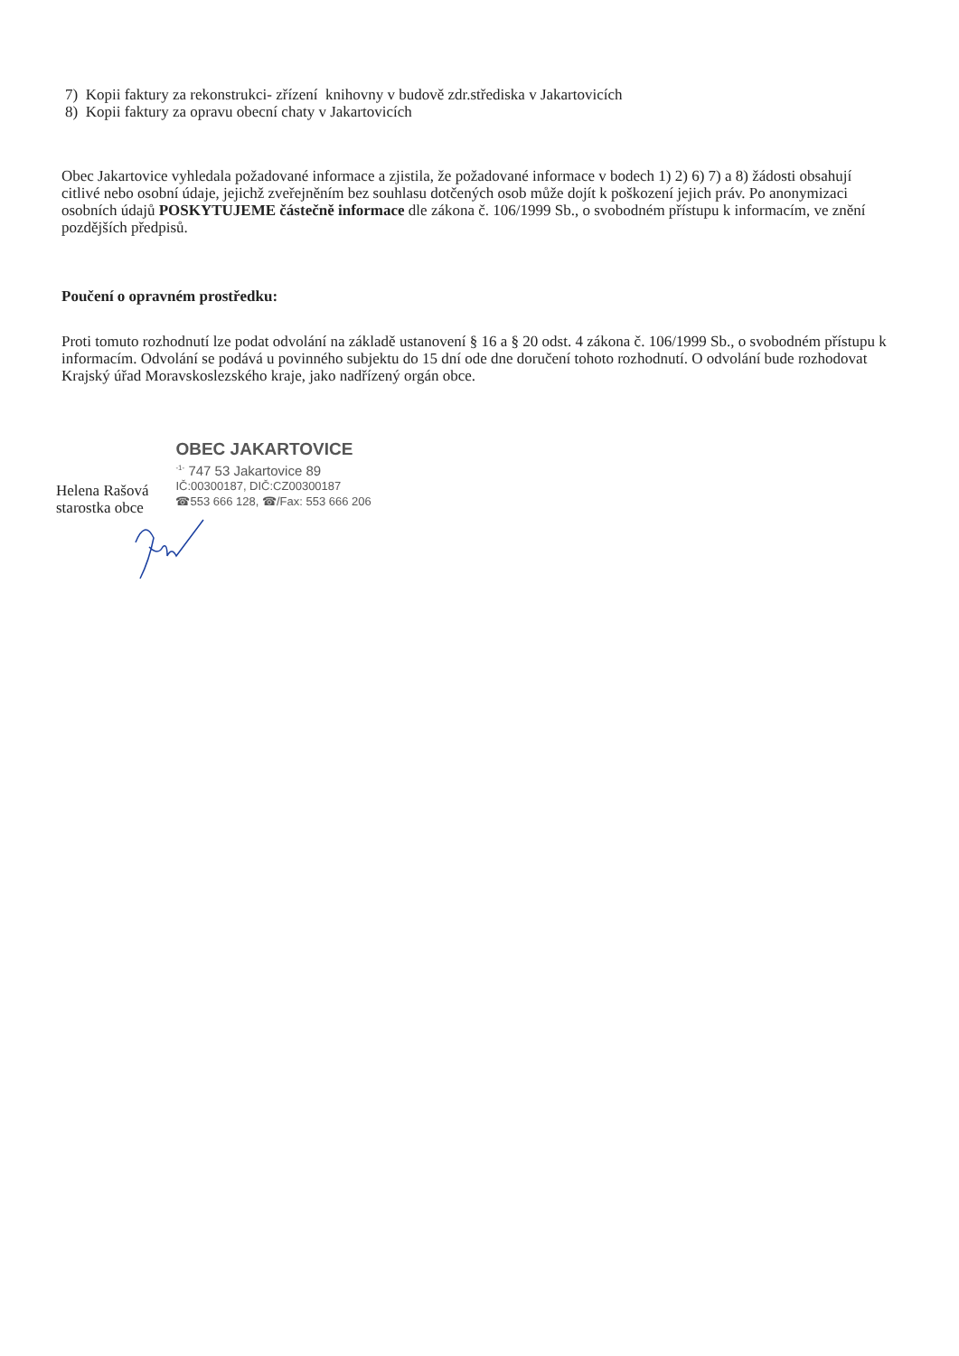7) Kopii faktury za rekonstrukci- zřízení knihovny v budově zdr.střediska v Jakartovicích
8) Kopii faktury za opravu obecní chaty v Jakartovicích
Obec Jakartovice vyhledala požadované informace a zjistila, že požadované informace v bodech 1) 2) 6) 7) a 8) žádosti obsahují citlivé nebo osobní údaje, jejichž zveřejněním bez souhlasu dotčených osob může dojít k poškození jejich práv. Po anonymizaci osobních údajů POSKYTUJEME částečně informace dle zákona č. 106/1999 Sb., o svobodném přístupu k informacím, ve znění pozdějších předpisů.
Poučení o opravném prostředku:
Proti tomuto rozhodnutí lze podat odvolání na základě ustanovení § 16 a § 20 odst. 4 zákona č. 106/1999 Sb., o svobodném přístupu k informacím. Odvolání se podává u povinného subjektu do 15 dní ode dne doručení tohoto rozhodnutí. O odvolání bude rozhodovat Krajský úřad Moravskoslezského kraje, jako nadřízený orgán obce.
Helena Rašová
starostka obce
OBEC JAKARTOVICE
<sup>-1-</sup> 747 53 Jakartovice 89
IČ:00300187, DIČ:CZ00300187
☎553 666 128, ☎/Fax: 553 666 206